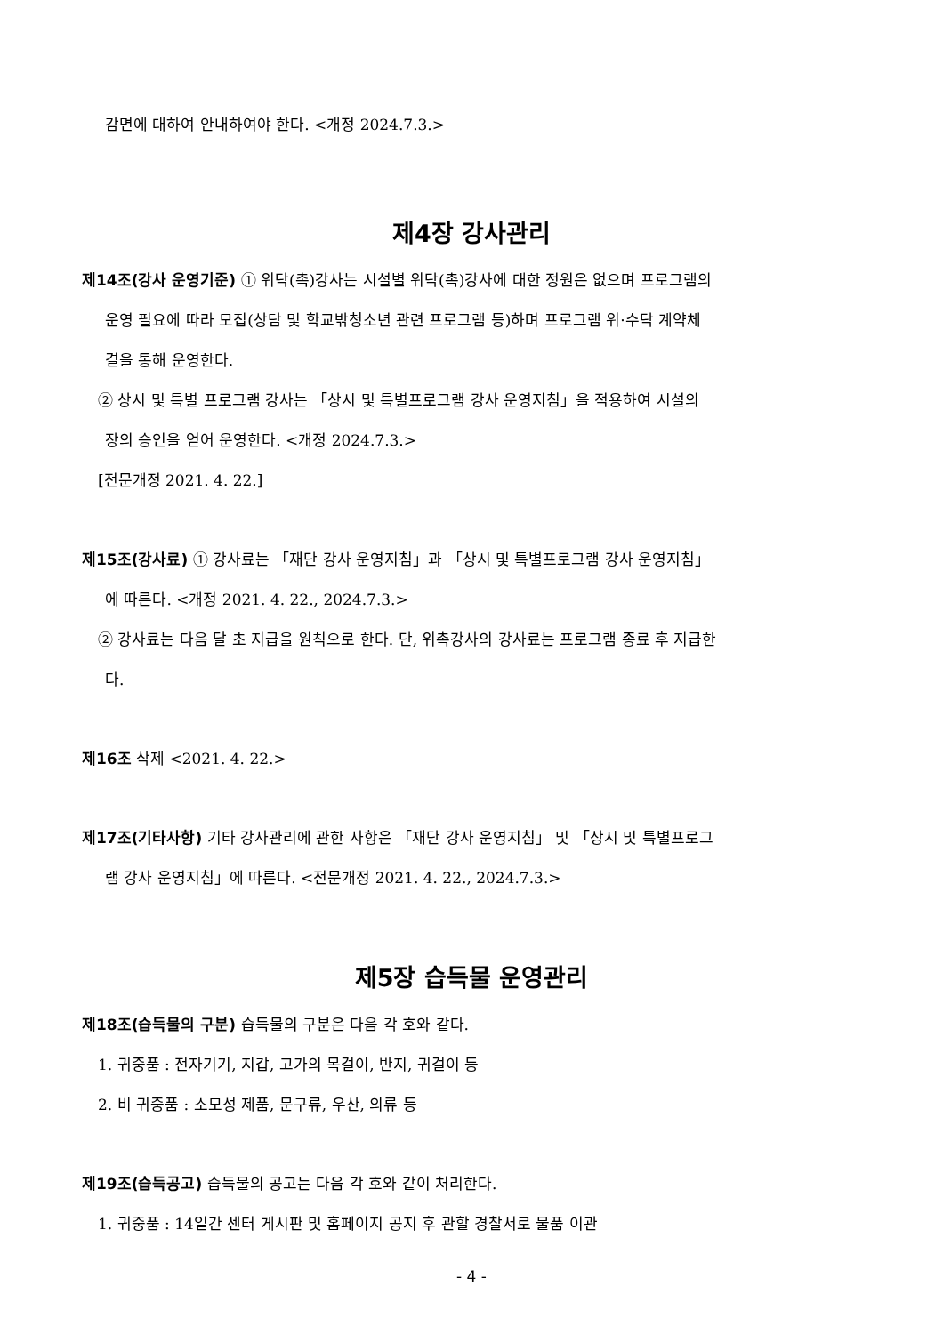감면에 대하여 안내하여야 한다. <개정 2024.7.3.>
제4장 강사관리
제14조(강사 운영기준) ① 위탁(촉)강사는 시설별 위탁(촉)강사에 대한 정원은 없으며 프로그램의
운영 필요에 따라 모집(상담 및 학교밖청소년 관련 프로그램 등)하며 프로그램 위·수탁 계약체
결을 통해 운영한다.
② 상시 및 특별 프로그램 강사는 「상시 및 특별프로그램 강사 운영지침」을 적용하여 시설의
장의 승인을 얻어 운영한다. <개정 2024.7.3.>
[전문개정 2021. 4. 22.]
제15조(강사료) ① 강사료는 「재단 강사 운영지침」과 「상시 및 특별프로그램 강사 운영지침」
에 따른다. <개정 2021. 4. 22., 2024.7.3.>
② 강사료는 다음 달 초 지급을 원칙으로 한다. 단, 위촉강사의 강사료는 프로그램 종료 후 지급한
다.
제16조 삭제 <2021. 4. 22.>
제17조(기타사항) 기타 강사관리에 관한 사항은 「재단 강사 운영지침」 및 「상시 및 특별프로그
램 강사 운영지침」에 따른다. <전문개정 2021. 4. 22., 2024.7.3.>
제5장 습득물 운영관리
제18조(습득물의 구분) 습득물의 구분은 다음 각 호와 같다.
1. 귀중품 : 전자기기, 지갑, 고가의 목걸이, 반지, 귀걸이 등
2. 비 귀중품 : 소모성 제품, 문구류, 우산, 의류 등
제19조(습득공고) 습득물의 공고는 다음 각 호와 같이 처리한다.
1. 귀중품 : 14일간 센터 게시판 및 홈페이지 공지 후 관할 경찰서로 물품 이관
- 4 -